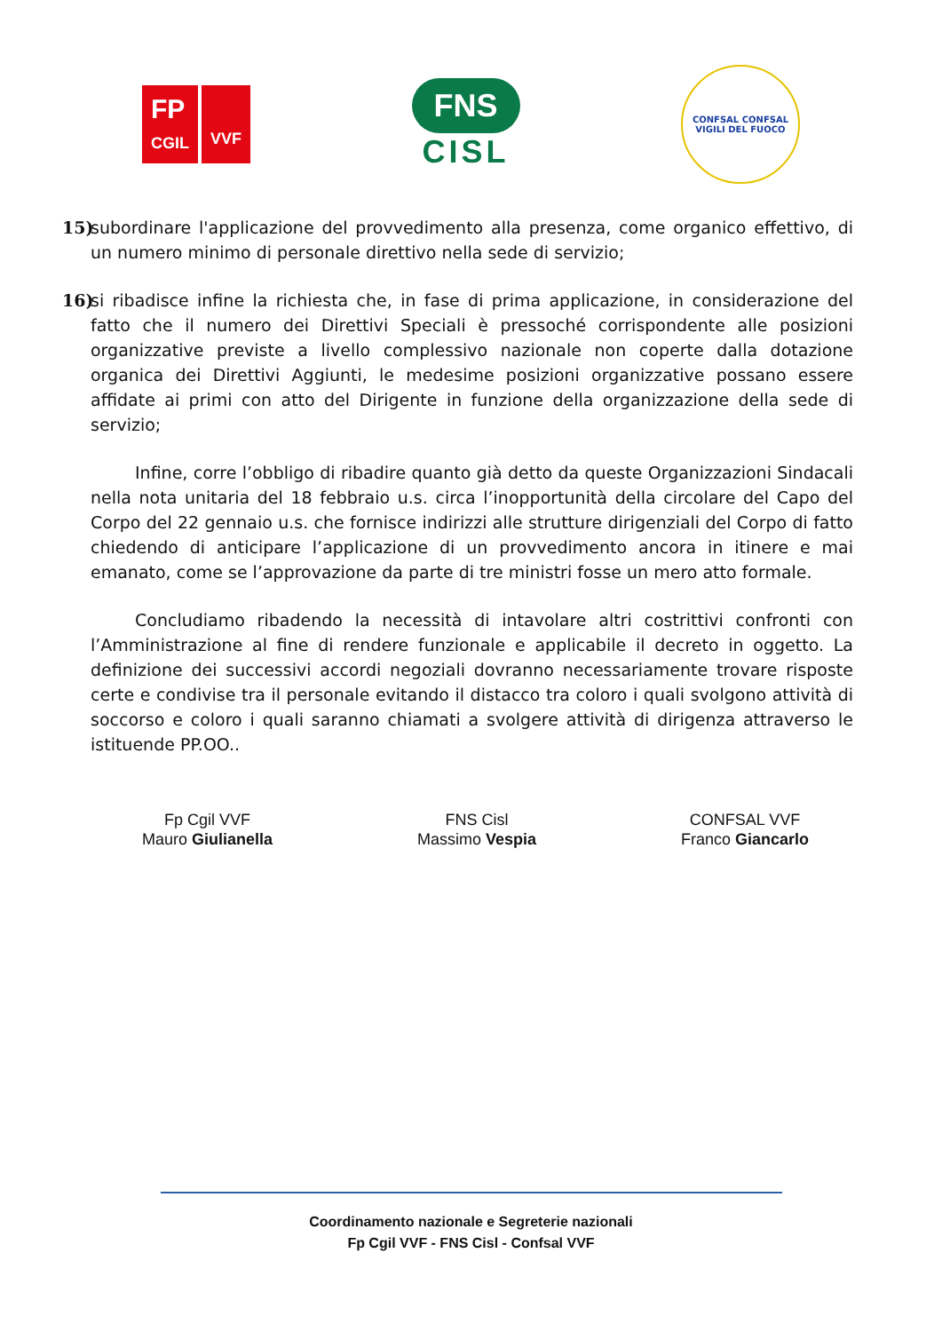FP
CGIL
VVF
FNS
CISL
CONFSAL CONFSAL
VIGILI DEL FUOCO
15) subordinare l'applicazione del provvedimento alla presenza, come organico effettivo, di un numero minimo di personale direttivo nella sede di servizio;
16) si ribadisce infine la richiesta che, in fase di prima applicazione, in considerazione del fatto che il numero dei Direttivi Speciali è pressoché corrispondente alle posizioni organizzative previste a livello complessivo nazionale non coperte dalla dotazione organica dei Direttivi Aggiunti, le medesime posizioni organizzative possano essere affidate ai primi con atto del Dirigente in funzione della organizzazione della sede di servizio;
Infine, corre l’obbligo di ribadire quanto già detto da queste Organizzazioni Sindacali nella nota unitaria del 18 febbraio u.s. circa l’inopportunità della circolare del Capo del Corpo del 22 gennaio u.s. che fornisce indirizzi alle strutture dirigenziali del Corpo di fatto chiedendo di anticipare l’applicazione di un provvedimento ancora in itinere e mai emanato, come se l’approvazione da parte di tre ministri fosse un mero atto formale.
Concludiamo ribadendo la necessità di intavolare altri costrittivi confronti con l’Amministrazione al fine di rendere funzionale e applicabile il decreto in oggetto. La definizione dei successivi accordi negoziali dovranno necessariamente trovare risposte certe e condivise tra il personale evitando il distacco tra coloro i quali svolgono attività di soccorso e coloro i quali saranno chiamati a svolgere attività di dirigenza attraverso le istituende PP.OO..
Fp Cgil VVF
Mauro Giulianella
FNS Cisl
Massimo Vespia
CONFSAL VVF
Franco Giancarlo
Coordinamento nazionale e Segreterie nazionali
Fp Cgil VVF - FNS Cisl - Confsal VVF